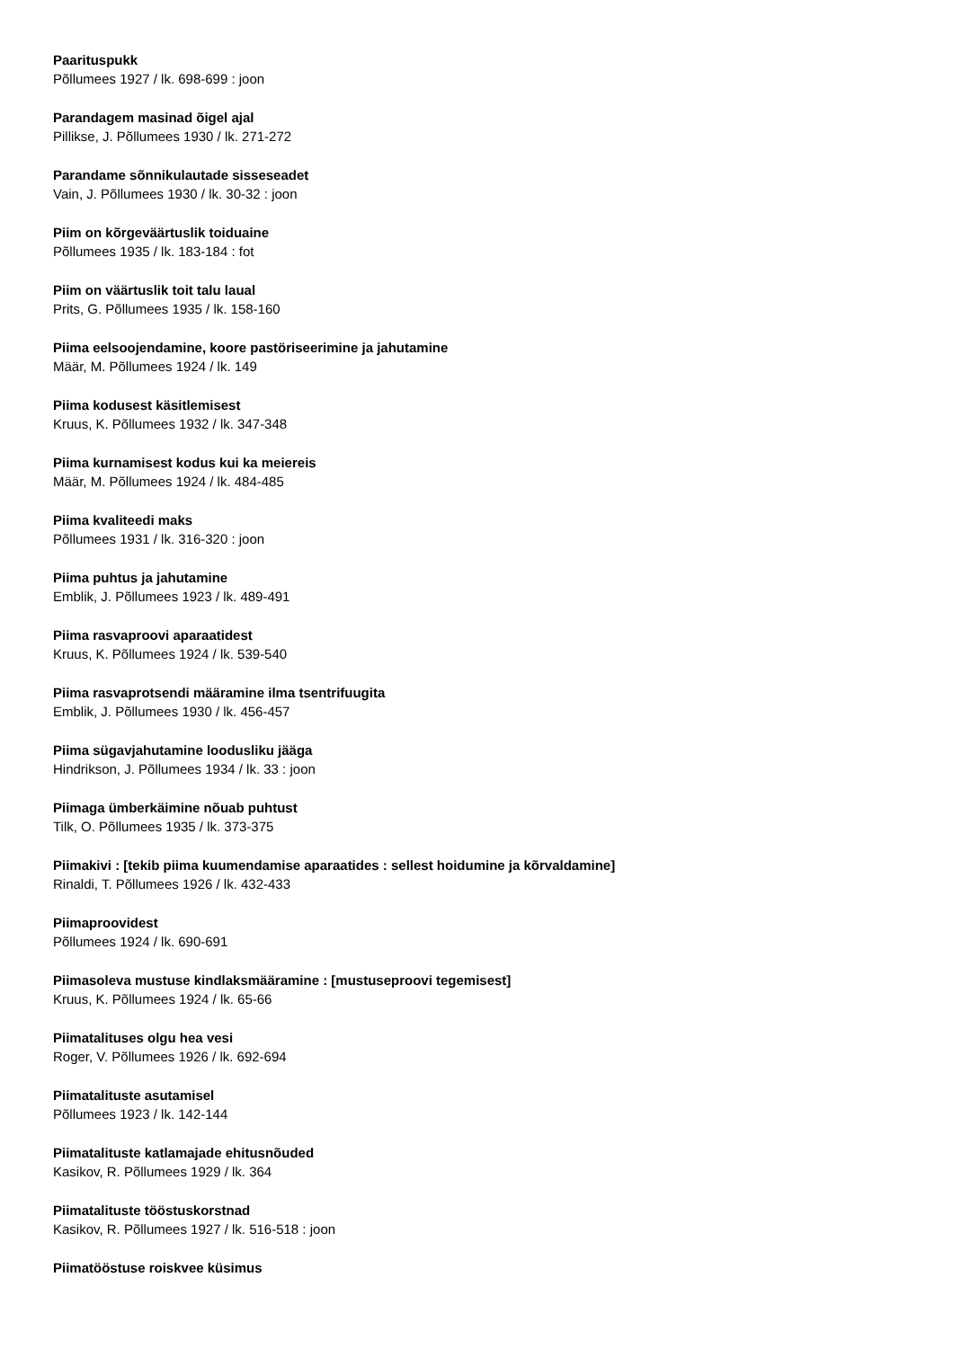Paarituspukk
Põllumees 1927 / lk. 698-699 : joon
Parandagem masinad õigel ajal
Pillikse, J. Põllumees 1930 / lk. 271-272
Parandame sõnnikulautade sisseseadet
Vain, J. Põllumees 1930 / lk. 30-32 : joon
Piim on kõrgeväärtuslik toiduaine
Põllumees 1935 / lk. 183-184 : fot
Piim on väärtuslik toit talu laual
Prits, G. Põllumees 1935 / lk. 158-160
Piima eelsoojendamine, koore pastöriseerimine ja jahutamine
Määr, M. Põllumees 1924 / lk. 149
Piima kodusest käsitlemisest
Kruus, K. Põllumees 1932 / lk. 347-348
Piima kurnamisest kodus kui ka meiereis
Määr, M. Põllumees 1924 / lk. 484-485
Piima kvaliteedi maks
Põllumees 1931 / lk. 316-320 : joon
Piima puhtus ja jahutamine
Emblik, J. Põllumees 1923 / lk. 489-491
Piima rasvaproovi aparaatidest
Kruus, K. Põllumees 1924 / lk. 539-540
Piima rasvaprotsendi määramine ilma tsentrifuugita
Emblik, J. Põllumees 1930 / lk. 456-457
Piima sügavjahutamine loodusliku jääga
Hindrikson, J. Põllumees 1934 / lk. 33 : joon
Piimaga ümberkäimine nõuab puhtust
Tilk, O. Põllumees 1935 / lk. 373-375
Piimakivi : [tekib piima kuumendamise aparaatides : sellest hoidumine ja kõrvaldamine]
Rinaldi, T. Põllumees 1926 / lk. 432-433
Piimaproovidest
Põllumees 1924 / lk. 690-691
Piimasoleva mustuse kindlaksmääramine : [mustuseproovi tegemisest]
Kruus, K. Põllumees 1924 / lk. 65-66
Piimatalituses olgu hea vesi
Roger, V. Põllumees 1926 / lk. 692-694
Piimatalituste asutamisel
Põllumees 1923 / lk. 142-144
Piimatalituste katlamajade ehitusnõuded
Kasikov, R. Põllumees 1929 / lk. 364
Piimatalituste tööstuskorstnad
Kasikov, R. Põllumees 1927 / lk. 516-518 : joon
Piimatööstuse roiskvee küsimus